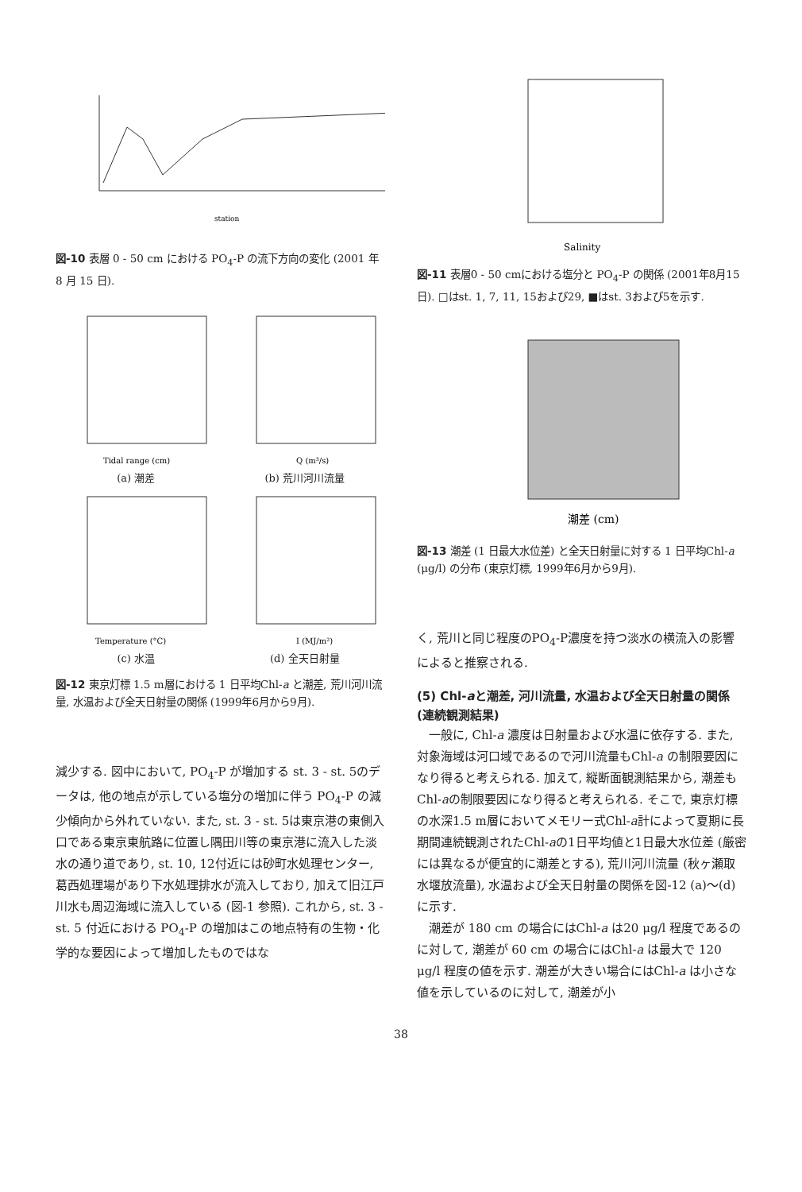station
図-10 表層 0 - 50 cm における PO<sub>4</sub>-P の流下方向の変化 (2001 年 8 月 15 日).
Tidal range (cm)
(a) 潮差
Q (m³/s)
(b) 荒川河川流量
Temperature (°C)
(c) 水温
I (MJ/m²)
(d) 全天日射量
図-12 東京灯標 1.5 m層における 1 日平均Chl-a と潮差, 荒川河川流量, 水温および全天日射量の関係 (1999年6月から9月).
減少する. 図中において, PO<sub>4</sub>-P が増加する st. 3 - st. 5のデータは, 他の地点が示している塩分の増加に伴う PO<sub>4</sub>-P の減少傾向から外れていない. また, st. 3 - st. 5は東京港の東側入口である東京東航路に位置し隅田川等の東京港に流入した淡水の通り道であり, st. 10, 12付近には砂町水処理センター, 葛西処理場があり下水処理排水が流入しており, 加えて旧江戸川水も周辺海域に流入している (図-1 参照). これから, st. 3 - st. 5 付近における PO<sub>4</sub>-P の増加はこの地点特有の生物・化学的な要因によって増加したものではな
Salinity
図-11 表層0 - 50 cmにおける塩分と PO<sub>4</sub>-P の関係 (2001年8月15日). □はst. 1, 7, 11, 15および29, ■はst. 3および5を示す.
潮差 (cm)
図-13 潮差 (1 日最大水位差) と全天日射量に対する 1 日平均Chl-a (μg/l) の分布 (東京灯標, 1999年6月から9月).
く, 荒川と同じ程度のPO<sub>4</sub>-P濃度を持つ淡水の横流入の影響によると推察される.
(5) Chl-aと潮差, 河川流量, 水温および全天日射量の関係 (連続観測結果)
一般に, Chl-a 濃度は日射量および水温に依存する. また, 対象海域は河口域であるので河川流量もChl-a の制限要因になり得ると考えられる. 加えて, 縦断面観測結果から, 潮差もChl-aの制限要因になり得ると考えられる. そこで, 東京灯標の水深1.5 m層においてメモリー式Chl-a計によって夏期に長期間連続観測されたChl-aの1日平均値と1日最大水位差 (厳密には異なるが便宜的に潮差とする), 荒川河川流量 (秋ヶ瀬取水堰放流量), 水温および全天日射量の関係を図-12 (a)～(d) に示す.
潮差が 180 cm の場合にはChl-a は20 μg/l 程度であるのに対して, 潮差が 60 cm の場合にはChl-a は最大で 120 μg/l 程度の値を示す. 潮差が大きい場合にはChl-a は小さな値を示しているのに対して, 潮差が小
38